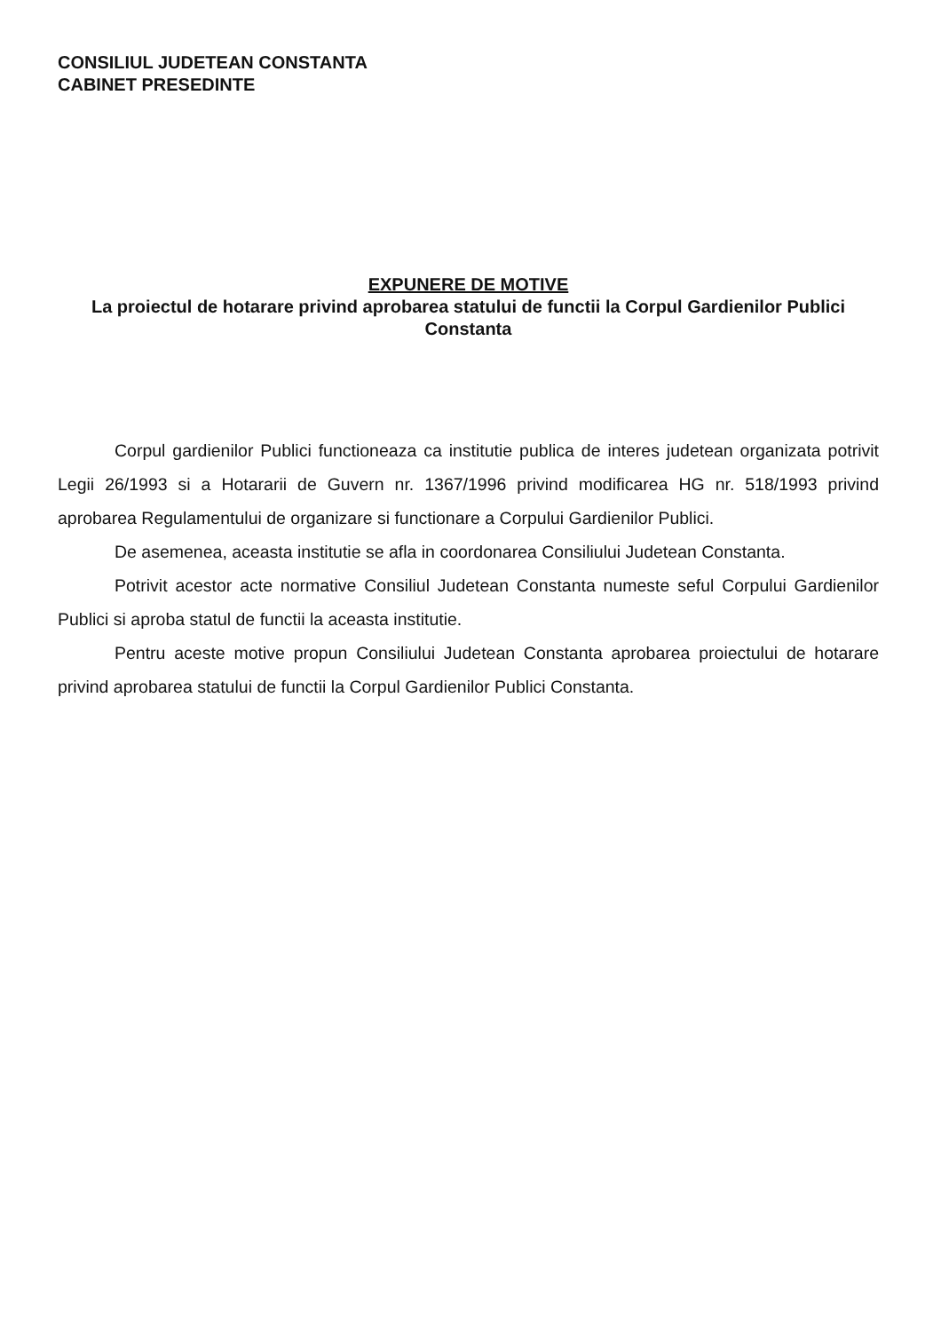CONSILIUL JUDETEAN CONSTANTA
CABINET PRESEDINTE
EXPUNERE DE MOTIVE
La proiectul de hotarare privind aprobarea statului de functii la Corpul Gardienilor Publici Constanta
Corpul gardienilor Publici functioneaza ca institutie publica de interes judetean organizata potrivit Legii 26/1993 si a Hotararii de Guvern nr. 1367/1996 privind modificarea HG nr. 518/1993 privind aprobarea Regulamentului de organizare si functionare a Corpului Gardienilor Publici.
De asemenea, aceasta institutie se afla in coordonarea Consiliului Judetean Constanta.
Potrivit acestor acte normative Consiliul Judetean Constanta numeste seful Corpului Gardienilor Publici si aproba statul de functii la aceasta institutie.
Pentru aceste motive propun Consiliului Judetean Constanta aprobarea proiectului de hotarare privind aprobarea statului de functii la Corpul Gardienilor Publici Constanta.